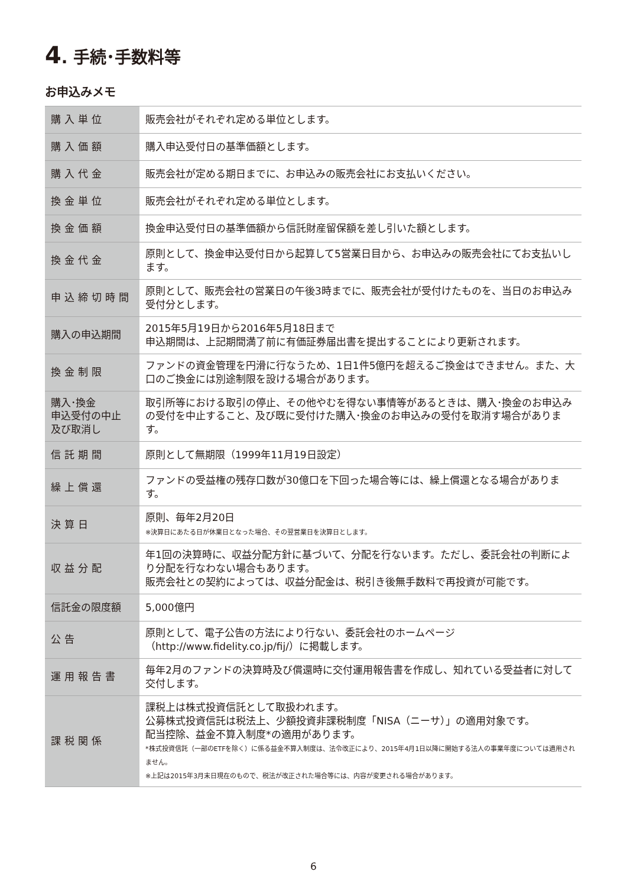4. 手続･手数料等
お申込みメモ
| 購入単位 | 販売会社がそれぞれ定める単位とします。 |
| 購入価額 | 購入申込受付日の基準価額とします。 |
| 購入代金 | 販売会社が定める期日までに、お申込みの販売会社にお支払いください。 |
| 換金単位 | 販売会社がそれぞれ定める単位とします。 |
| 換金価額 | 換金申込受付日の基準価額から信託財産留保額を差し引いた額とします。 |
| 換金代金 | 原則として、換金申込受付日から起算して5営業日目から、お申込みの販売会社にてお支払いします。 |
| 申込締切時間 | 原則として、販売会社の営業日の午後3時までに、販売会社が受付けたものを、当日のお申込み受付分とします。 |
| 購入の申込期間 | 2015年5月19日から2016年5月18日まで 申込期間は、上記期間満了前に有価証券届出書を提出することにより更新されます。 |
| 換金制限 | ファンドの資金管理を円滑に行なうため、1日1件5億円を超えるご換金はできません。また、大口のご換金には別途制限を設ける場合があります。 |
| 購入･換金 申込受付の中止 及び取消し | 取引所等における取引の停止、その他やむを得ない事情等があるときは、購入･換金のお申込みの受付を中止すること、及び既に受付けた購入･換金のお申込みの受付を取消す場合があります。 |
| 信託期間 | 原則として無期限（1999年11月19日設定） |
| 繰上償還 | ファンドの受益権の残存口数が30億口を下回った場合等には、繰上償還となる場合があります。 |
| 決算日 | 原則、毎年2月20日 ※決算日にあたる日が休業日となった場合、その翌営業日を決算日とします。 |
| 収益分配 | 年1回の決算時に、収益分配方針に基づいて、分配を行ないます。ただし、委託会社の判断により分配を行なわない場合もあります。 販売会社との契約によっては、収益分配金は、税引き後無手数料で再投資が可能です。 |
| 信託金の限度額 | 5,000億円 |
| 公告 | 原則として、電子公告の方法により行ない、委託会社のホームページ（http://www.fidelity.co.jp/fij/）に掲載します。 |
| 運用報告書 | 毎年2月のファンドの決算時及び償還時に交付運用報告書を作成し、知れている受益者に対して交付します。 |
| 課税関係 | 課税上は株式投資信託として取扱われます。 公募株式投資信託は税法上、少額投資非課税制度「NISA（ニーサ）」の適用対象です。 配当控除、益金不算入制度*の適用があります。 *株式投資信託（一部のETFを除く）に係る益金不算入制度は、法令改正により、2015年4月1日以降に開始する法人の事業年度については適用されません。 ※上記は2015年3月末日現在のもので、税法が改正された場合等には、内容が変更される場合があります。 |
6